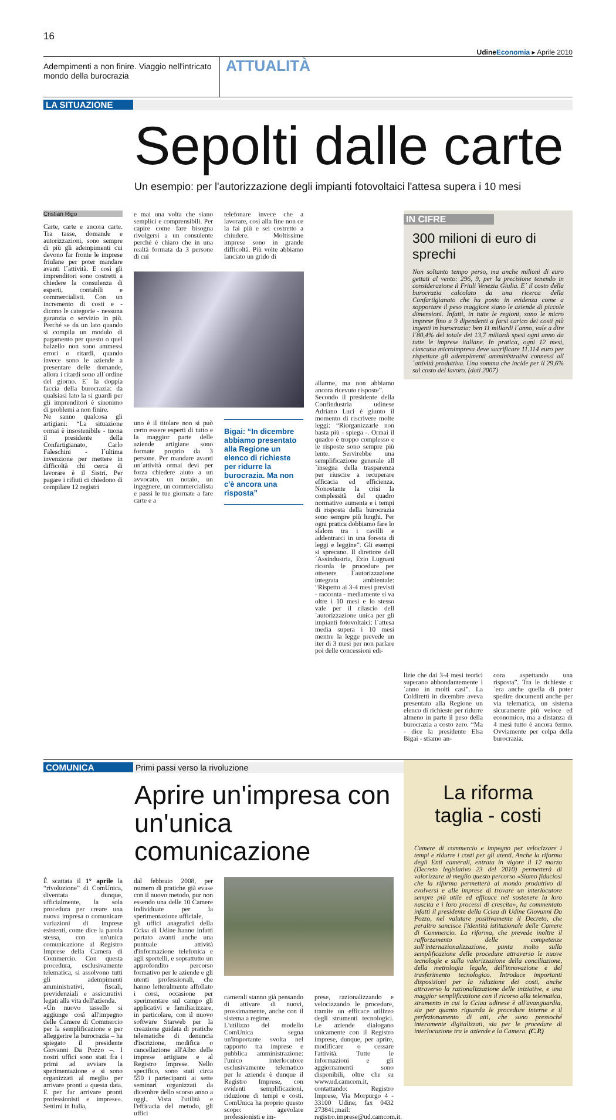16 UdineEconomia ▸ Aprile 2010
Adempimenti a non finire. Viaggio nell'intricato mondo della burocrazia
ATTUALITÀ
LA SITUAZIONE
Sepolti dalle carte
Un esempio: per l'autorizzazione degli impianti fotovoltaici l'attesa supera i 10 mesi
IN CIFRE
300 milioni di euro di sprechi
Non soltanto tempo perso, ma anche milioni di euro gettati al vento: 296, 9, per la precisione tenendo in considerazione il Friuli Venezia Giulia. E´ il costo della burocrazia calcolato da una ricerca della Confartigianato che ha posto in evidenza come a sopportare il peso maggiore siano le aziende di piccole dimensioni. Infatti, in tutte le regioni, sono le micro imprese fino a 9 dipendenti a farsi carico dei costi più ingenti in burocrazia: ben 11 miliardi l´anno, vale a dire l´80,4% del totale dei 13,7 miliardi spesi ogni anno da tutte le imprese italiane. In pratica, ogni 12 mesi, ciascuna microimpresa deve sacrificare 11.114 euro per rispettare gli adempimenti amministrativi connessi all´attività produttiva. Una somma che incide per il 29,6% sul costo del lavoro. (dati 2007)
Cristian Rigo
Carte, carte e ancora carte. Tra tasse, domande e autorizzazioni, sono sempre di più gli adempimenti cui devono far fronte le imprese friulane per poter mandare avanti l´attività. E così gli imprenditori sono costretti a chiedere la consulenza di esperti, contabili e commercialisti. Con un incremento di costi e - dicono le categorie - nessuna garanzia o servizio in più. Perché se da un lato quando si compila un modulo di pagamento per questo o quel balzello non sono ammessi errori o ritardi, quando invece sono le aziende a presentare delle domande, allora i ritardi sono all´ordine del giorno. E´ la doppia faccia della burocrazia: da qualsiasi lato la si guardi per gli imprenditori è sinonimo di problemi a non finire.
Ne sanno qualcosa gli artigiani: “La situazione ormai è insostenibile - tuona il presidente della Confartigianato, Carlo Faleschini - l´ultima invenzione per mettere in difficoltà chi cerca di lavorare è il Sistri. Per pagare i rifiuti ci chiedono di compilare 12 registri
e mai una volta che siano semplici e comprensibili. Per capire come fare bisogna rivolgersi a un consulente perché è chiaro che in una realtà formata da 3 persone di cui
telefonare invece che a lavorare, così alla fine non ce la fai più e sei costretto a chiudere. Moltissime imprese sono in grande difficoltà. Più volte abbiamo lanciato un grido di
uno è il titolare non si può certo essere esperti di tutto e la maggior parte delle aziende artigiane sono formate proprio da 3 persone. Per mandare avanti un´attività ormai devi per forza chiedere aiuto a un avvocato, un notaio, un ingegnere, un commercialista e passi le tue giornate a fare carte e a
Bigai: “In dicembre abbiamo presentato alla Regione un elenco di richieste per ridurre la burocrazia. Ma non c'è ancora una risposta”
allarme, ma non abbiamo ancora ricevuto risposte”.
Secondo il presidente della Confindustria udinese Adriano Luci è giunto il momento di riscrivere molte leggi: “Riorganizzarle non basta più - spiega -. Ormai il quadro è troppo complesso e le risposte sono sempre più lente. Servirebbe una semplificazione generale all´insegna della trasparenza per riuscire a recuperare efficacia ed efficienza. Nonostante la crisi la complessità del quadro normativo aumenta e i tempi di risposta della burocrazia sono sempre più lunghi. Per ogni pratica dobbiamo fare lo slalom tra i cavilli e addentrarci in una foresta di leggi e leggine”. Gli esempi si sprecano. Il direttore dell´Assindustria, Ezio Lugnani ricorda le procedure per ottenere l´autorizzazione integrata ambientale: “Rispetto ai 3-4 mesi previsti - racconta - mediamente si va oltre i 10 mesi e lo stesso vale per il rilascio dell´autorizzazione unica per gli impianti fotovoltaici: l´attesa media supera i 10 mesi mentre la legge prevede un iter di 3 mesi per non parlare poi delle concessioni edi-
lizie che dai 3-4 mesi teorici superano abbondantemente l´anno in molti casi”. La Coldiretti in dicembre aveva presentato alla Regione un elenco di richieste per ridurre almeno in parte il peso della burocrazia a costo zero. “Ma - dice la presidente Elsa Bigai - stiamo an-
cora aspettando una risposta”. Tra le richieste c´era anche quella di poter spedire documenti anche per via telematica, un sistema sicuramente più veloce ed economico, ma a distanza di 4 mesi tutto è ancora fermo. Ovviamente per colpa della burocrazia.
La riforma
taglia - costi
Camere di commercio e impegno per velocizzare i tempi e ridurre i costi per gli utenti. Anche la riforma degli Enti camerali, entrata in vigore il 12 marzo (Decreto legislativo 23 del 2010) permetterà di valorizzare al meglio questo percorso «Siamo fiduciosi che la riforma permetterà al mondo produttivo di evolversi e alle imprese di trovare un interlocutore sempre più utile ed efficace nel sostenere la loro nascita e i loro processi di crescita», ha commentato infatti il presidente della Cciaa di Udine Giovanni Da Pozzo, nel valutare positivamente il Decreto, che peraltro sancisce l'identità istituzionale delle Camere di Commercio. La riforma, che prevede inoltre il rafforzamento delle competenze sull'internazionalizzazione, punta molto sulla semplificazione delle procedure attraverso le nuove tecnologie e sulla valorizzazione della conciliazione, della metrologia legale, dell'innovazione e del trasferimento tecnologico. Introduce importanti disposizioni per la riduzione dei costi, anche attraverso la razionalizzazione delle iniziative, e una maggior semplificazione con il ricorso alla telematica, strumento in cui la Cciaa udinese è all'avanguardia, sia per quanto riguarda le procedure interne e il perfezionamento di atti, che sono pressoché interamente digitalizzati, sia per le procedure di interlocuzione tra le aziende e la Camera. (C.P.)
COMUNICA Primi passi verso la rivoluzione
Aprire un'impresa con un'unica comunicazione
È scattata il 1° aprile la “rivoluzione” di ComUnica, diventata dunque, ufficialmente, la sola procedura per creare una nuova impresa o comunicare variazioni di imprese esistenti, come dice la parola stessa, con un'unica comunicazione al Registro Imprese della Camera di Commercio. Con questa procedura, esclusivamente telematica, si assolvono tutti gli adempimenti amministrativi, fiscali, previdenziali e assicurativi legati alla vita dell'azienda.
«Un nuovo tassello si aggiunge così all'impegno delle Camere di Commercio per la semplificazione e per alleggerire la burocrazia – ha spiegato il presidente Giovanni Da Pozzo –. I nostri uffici sono stati fra i primi ad avviare la sperimentazione e si sono organizzati al meglio per arrivare pronti a questa data. E per far arrivare pronti professionisti e imprese». Settimi in Italia,
dal febbraio 2008, per numero di pratiche già evase con il nuovo metodo, pur non essendo una delle 10 Camere individuate per la sperimentazione ufficiale,
gli uffici anagrafici della Cciaa di Udine hanno infatti portato avanti anche una puntuale attività d'informazione telefonica e agli sportelli, e soprattutto un approfondito percorso formativo per le aziende e gli utenti professionali, che hanno letteralmente affollato i corsi, occasione per sperimentare sul campo gli applicativi e familiarizzare, in particolare, con il nuovo software Starweb per la creazione guidata di pratiche telematiche di denuncia d'iscrizione, modifica o cancellazione all'Albo delle imprese artigiane e al Registro Imprese. Nello specifico, sono stati circa 550 i partecipanti ai sette seminari organizzati da dicembre dello scorso anno a oggi. Vista l'utilità e l'efficacia del metodo, gli uffici
camerali stanno già pensando di attivare di nuovi, prossimamente, anche con il sistema a regime.
L'utilizzo del modello ComUnica segna un'importante svolta nel rapporto tra imprese e pubblica amministrazione: l'unico interlocutore esclusivamente telematico per le aziende è dunque il Registro Imprese, con evidenti semplificazioni, riduzione di tempi e costi. ComUnica ha proprio questo scopo: agevolare professionisti e im-
prese, razionalizzando e velocizzando le procedure, tramite un efficace utilizzo degli strumenti tecnologici. Le aziende dialogano unicamente con il Registro imprese, dunque, per aprire, modificare o cessare l'attività. Tutte le informazioni e gli aggiornamenti sono disponibili, oltre che su www.ud.camcom.it, contattando: Registro Imprese, Via Morpurgo 4 - 33100 Udine; fax 0432 273841;mail: registro.imprese@ud.camcom.it.